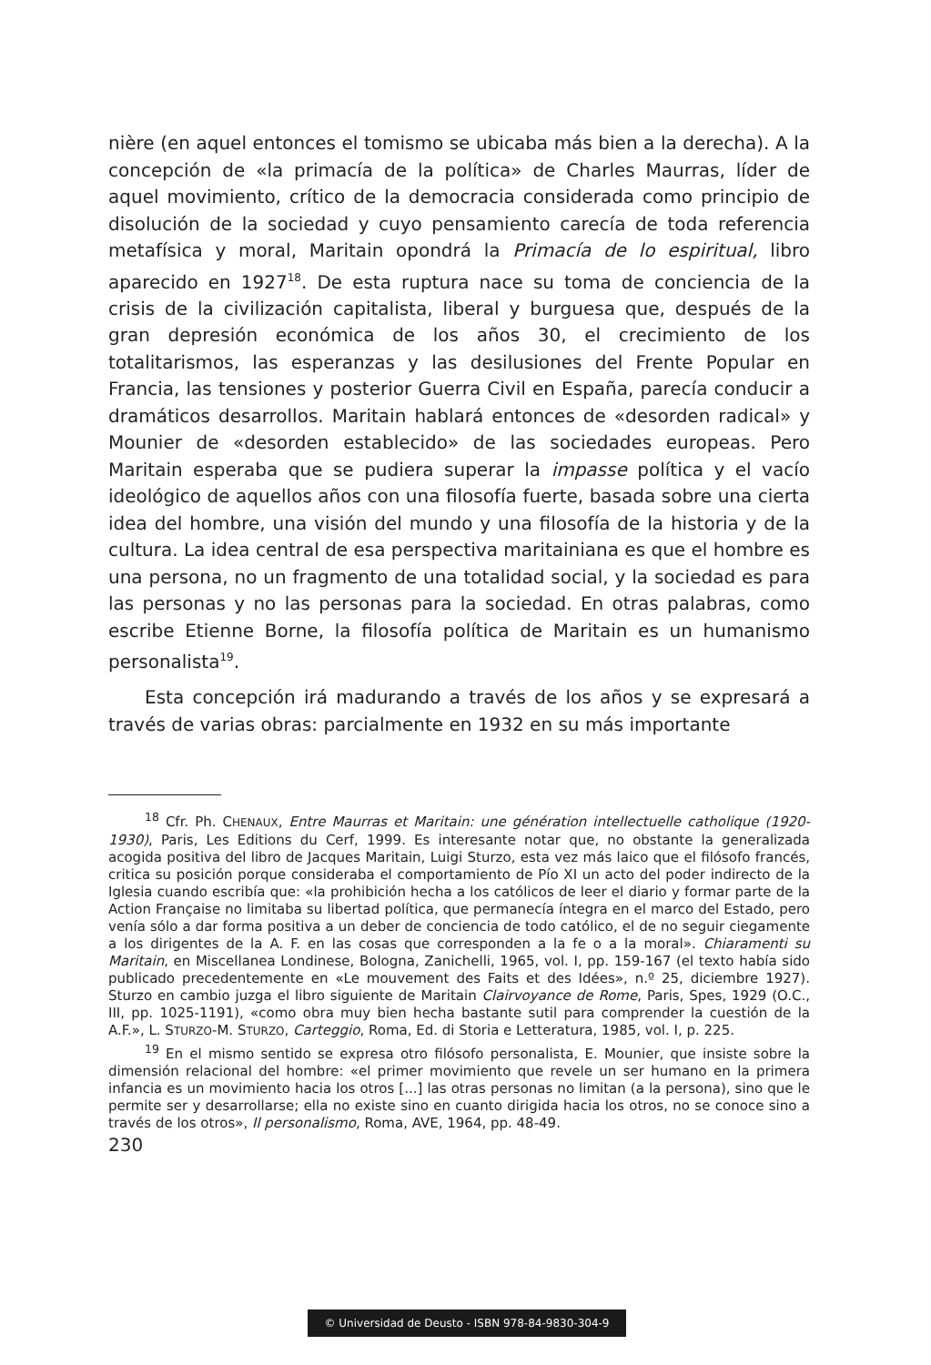nière (en aquel entonces el tomismo se ubicaba más bien a la derecha). A la concepción de «la primacía de la política» de Charles Maurras, líder de aquel movimiento, crítico de la democracia considerada como principio de disolución de la sociedad y cuyo pensamiento carecía de toda referencia metafísica y moral, Maritain opondrá la Primacía de lo espiritual, libro aparecido en 1927<sup>18</sup>. De esta ruptura nace su toma de conciencia de la crisis de la civilización capitalista, liberal y burguesa que, después de la gran depresión económica de los años 30, el crecimiento de los totalitarismos, las esperanzas y las desilusiones del Frente Popular en Francia, las tensiones y posterior Guerra Civil en España, parecía conducir a dramáticos desarrollos. Maritain hablará entonces de «desorden radical» y Mounier de «desorden establecido» de las sociedades europeas. Pero Maritain esperaba que se pudiera superar la impasse política y el vacío ideológico de aquellos años con una filosofía fuerte, basada sobre una cierta idea del hombre, una visión del mundo y una filosofía de la historia y de la cultura. La idea central de esa perspectiva maritainiana es que el hombre es una persona, no un fragmento de una totalidad social, y la sociedad es para las personas y no las personas para la sociedad. En otras palabras, como escribe Etienne Borne, la filosofía política de Maritain es un humanismo personalista<sup>19</sup>.
Esta concepción irá madurando a través de los años y se expresará a través de varias obras: parcialmente en 1932 en su más importante
<sup>18</sup> Cfr. Ph. CHENAUX, Entre Maurras et Maritain: une génération intellectuelle catholique (1920-1930), Paris, Les Editions du Cerf, 1999. Es interesante notar que, no obstante la generalizada acogida positiva del libro de Jacques Maritain, Luigi Sturzo, esta vez más laico que el filósofo francés, critica su posición porque consideraba el comportamiento de Pío XI un acto del poder indirecto de la Iglesia cuando escribía que: «la prohibición hecha a los católicos de leer el diario y formar parte de la Action Française no limitaba su libertad política, que permanecía íntegra en el marco del Estado, pero venía sólo a dar forma positiva a un deber de conciencia de todo católico, el de no seguir ciegamente a los dirigentes de la A. F. en las cosas que corresponden a la fe o a la moral». Chiaramenti su Maritain, en Miscellanea Londinese, Bologna, Zanichelli, 1965, vol. I, pp. 159-167 (el texto había sido publicado precedentemente en «Le mouvement des Faits et des Idées», n.º 25, diciembre 1927). Sturzo en cambio juzga el libro siguiente de Maritain Clairvoyance de Rome, Paris, Spes, 1929 (O.C., III, pp. 1025-1191), «como obra muy bien hecha bastante sutil para comprender la cuestión de la A.F.», L. STURZO-M. STURZO, Carteggio, Roma, Ed. di Storia e Letteratura, 1985, vol. I, p. 225.
<sup>19</sup> En el mismo sentido se expresa otro filósofo personalista, E. Mounier, que insiste sobre la dimensión relacional del hombre: «el primer movimiento que revele un ser humano en la primera infancia es un movimiento hacia los otros [...] las otras personas no limitan (a la persona), sino que le permite ser y desarrollarse; ella no existe sino en cuanto dirigida hacia los otros, no se conoce sino a través de los otros», Il personalismo, Roma, AVE, 1964, pp. 48-49.
230
© Universidad de Deusto - ISBN 978-84-9830-304-9